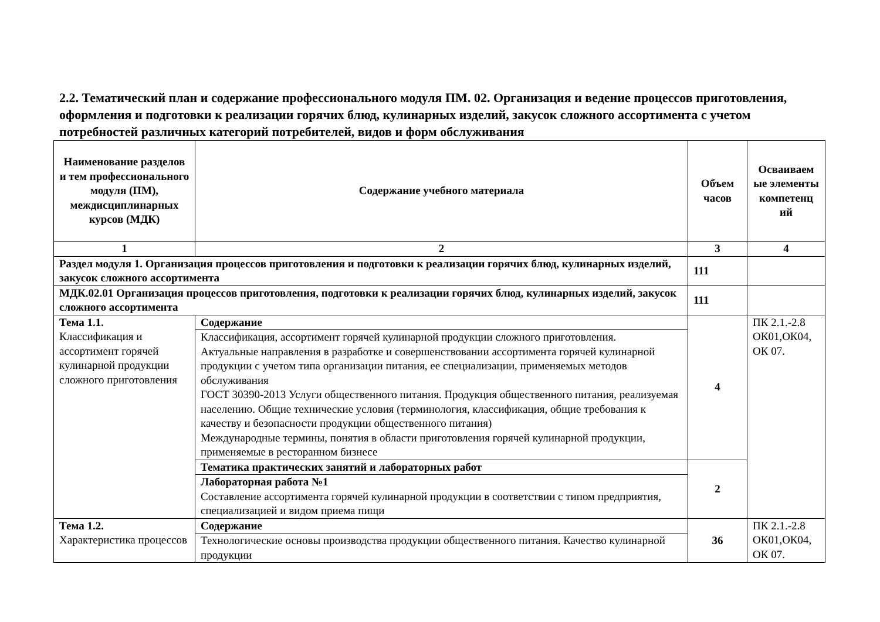2.2. Тематический план и содержание профессионального модуля ПМ. 02. Организация и ведение процессов приготовления, оформления и подготовки к реализации горячих блюд, кулинарных изделий, закусок сложного ассортимента с учетом потребностей различных категорий потребителей, видов и форм обслуживания
| Наименование разделов и тем профессионального модуля (ПМ), междисциплинарных курсов (МДК) | Содержание учебного материала | Объем часов | Осваиваем ые элементы компетенц ий |
| --- | --- | --- | --- |
| 1 | 2 | 3 | 4 |
| Раздел модуля 1. Организация процессов приготовления и подготовки к реализации горячих блюд, кулинарных изделий, закусок сложного ассортимента | | 111 | |
| МДК.02.01 Организация процессов приготовления, подготовки к реализации горячих блюд, кулинарных изделий, закусок сложного ассортимента | | 111 | |
| Тема 1.1. Классификация и ассортимент горячей кулинарной продукции сложного приготовления | Содержание | 4 | ПК 2.1.-2.8 ОК01,ОК04, ОК 07. |
| | Классификация, ассортимент горячей кулинарной продукции сложного приготовления. Актуальные направления в разработке и совершенствовании ассортимента горячей кулинарной продукции с учетом типа организации питания, ее специализации, применяемых методов обслуживания ГОСТ 30390-2013 Услуги общественного питания. Продукция общественного питания, реализуемая населению. Общие технические условия (терминология, классификация, общие требования к качеству и безопасности продукции общественного питания) Международные термины, понятия в области приготовления горячей кулинарной продукции, применяемые в ресторанном бизнесе | | |
| | Тематика практических занятий и лабораторных работ | 2 | |
| | Лабораторная работа №1 Составление ассортимента горячей кулинарной продукции в соответствии с типом предприятия, специализацией и видом приема пищи | | |
| Тема 1.2. Характеристика процессов | Содержание | 36 | ПК 2.1.-2.8 ОК01,ОК04, ОК 07. |
| | Технологические основы производства продукции общественного питания. Качество кулинарной продукции | | |